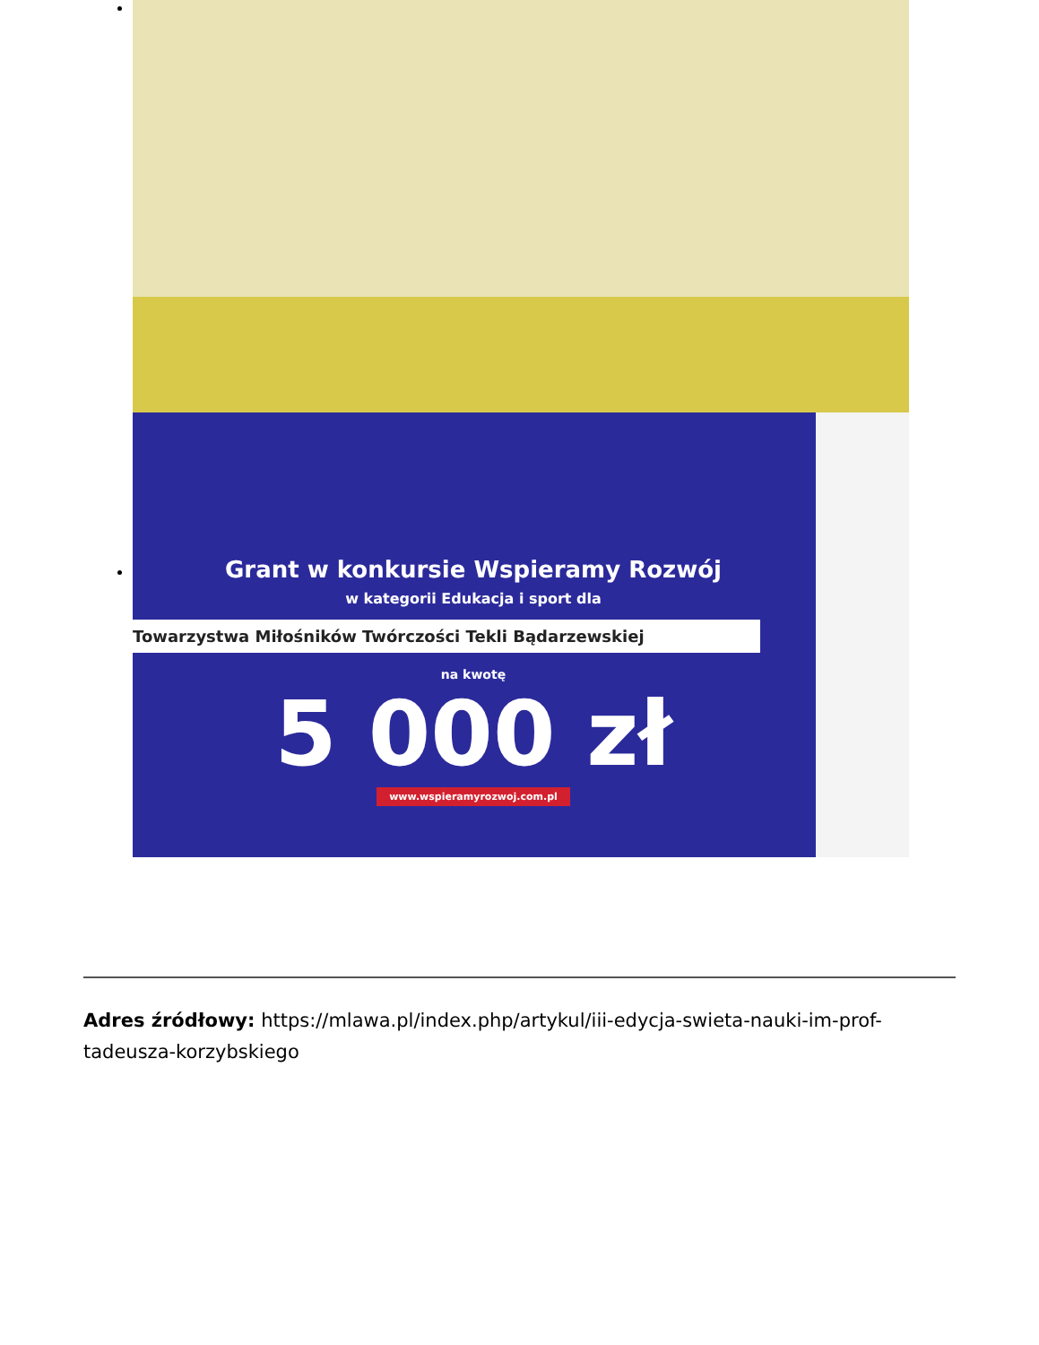Grant w konkursie Wspieramy Rozwój
w kategorii Edukacja i sport dla
Towarzystwa Miłośników Twórczości Tekli Bądarzewskiej
na kwotę
5 000 zł
www.wspieramyrozwoj.com.pl
Adres źródłowy: https://mlawa.pl/index.php/artykul/iii-edycja-swieta-nauki-im-prof-tadeusza-korzybskiego